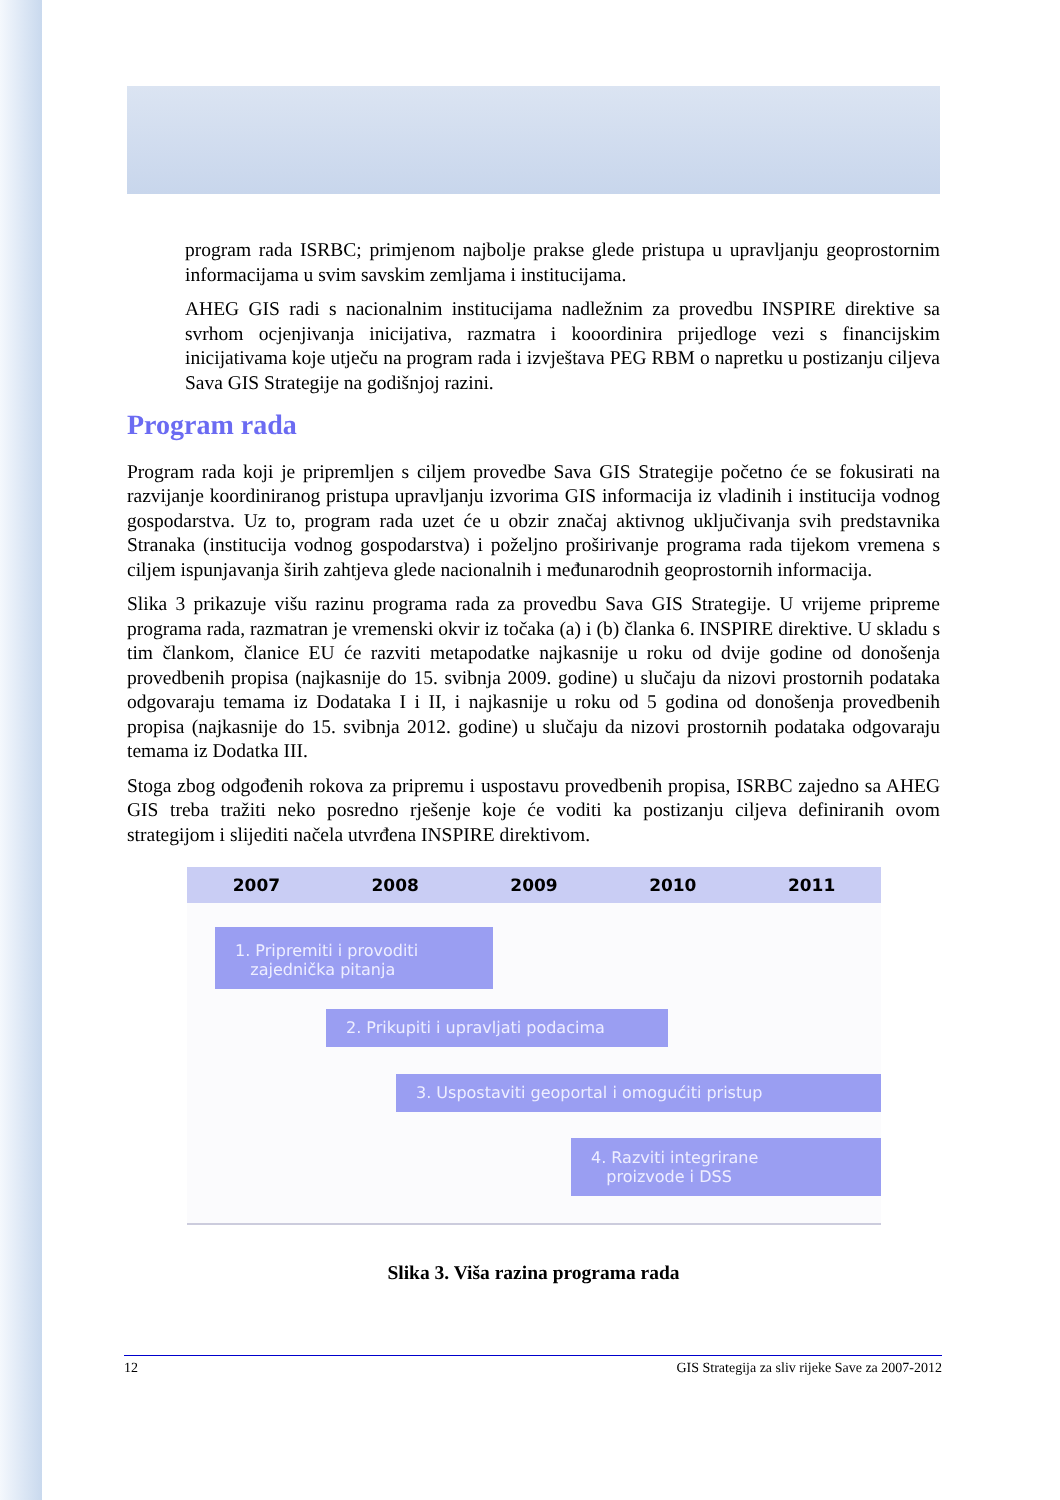program rada ISRBC; primjenom najbolje prakse glede pristupa u upravljanju geoprostornim informacijama u svim savskim zemljama i institucijama.
AHEG GIS radi s nacionalnim institucijama nadležnim za provedbu INSPIRE direktive sa svrhom ocjenjivanja inicijativa, razmatra i kooordinira prijedloge vezi s financijskim inicijativama koje utječu na program rada i izvještava PEG RBM o napretku u postizanju ciljeva Sava GIS Strategije na godišnjoj razini.
Program rada
Program rada koji je pripremljen s ciljem provedbe Sava GIS Strategije početno će se fokusirati na razvijanje koordiniranog pristupa upravljanju izvorima GIS informacija iz vladinih i institucija vodnog gospodarstva. Uz to, program rada uzet će u obzir značaj aktivnog uključivanja svih predstavnika Stranaka (institucija vodnog gospodarstva) i poželjno proširivanje programa rada tijekom vremena s ciljem ispunjavanja širih zahtjeva glede nacionalnih i međunarodnih geoprostornih informacija.
Slika 3 prikazuje višu razinu programa rada za provedbu Sava GIS Strategije. U vrijeme pripreme programa rada, razmatran je vremenski okvir iz točaka (a) i (b) članka 6. INSPIRE direktive. U skladu s tim člankom, članice EU će razviti metapodatke najkasnije u roku od dvije godine od donošenja provedbenih propisa (najkasnije do 15. svibnja 2009. godine) u slučaju da nizovi prostornih podataka odgovaraju temama iz Dodataka I i II, i najkasnije u roku od 5 godina od donošenja provedbenih propisa (najkasnije do 15. svibnja 2012. godine) u slučaju da nizovi prostornih podataka odgovaraju temama iz Dodatka III.
Stoga zbog odgođenih rokova za pripremu i uspostavu provedbenih propisa, ISRBC zajedno sa AHEG GIS treba tražiti neko posredno rješenje koje će voditi ka postizanju ciljeva definiranih ovom strategijom i slijediti načela utvrđena INSPIRE direktivom.
2007 2008 2009 2010 2011
1. Pripremiti i provoditi
zajednička pitanja
2. Prikupiti i upravljati podacima
3. Uspostaviti geoportal i omogućiti pristup
4. Razviti integrirane
proizvode i DSS
Slika 3. Viša razina programa rada
12 GIS Strategija za sliv rijeke Save za 2007-2012